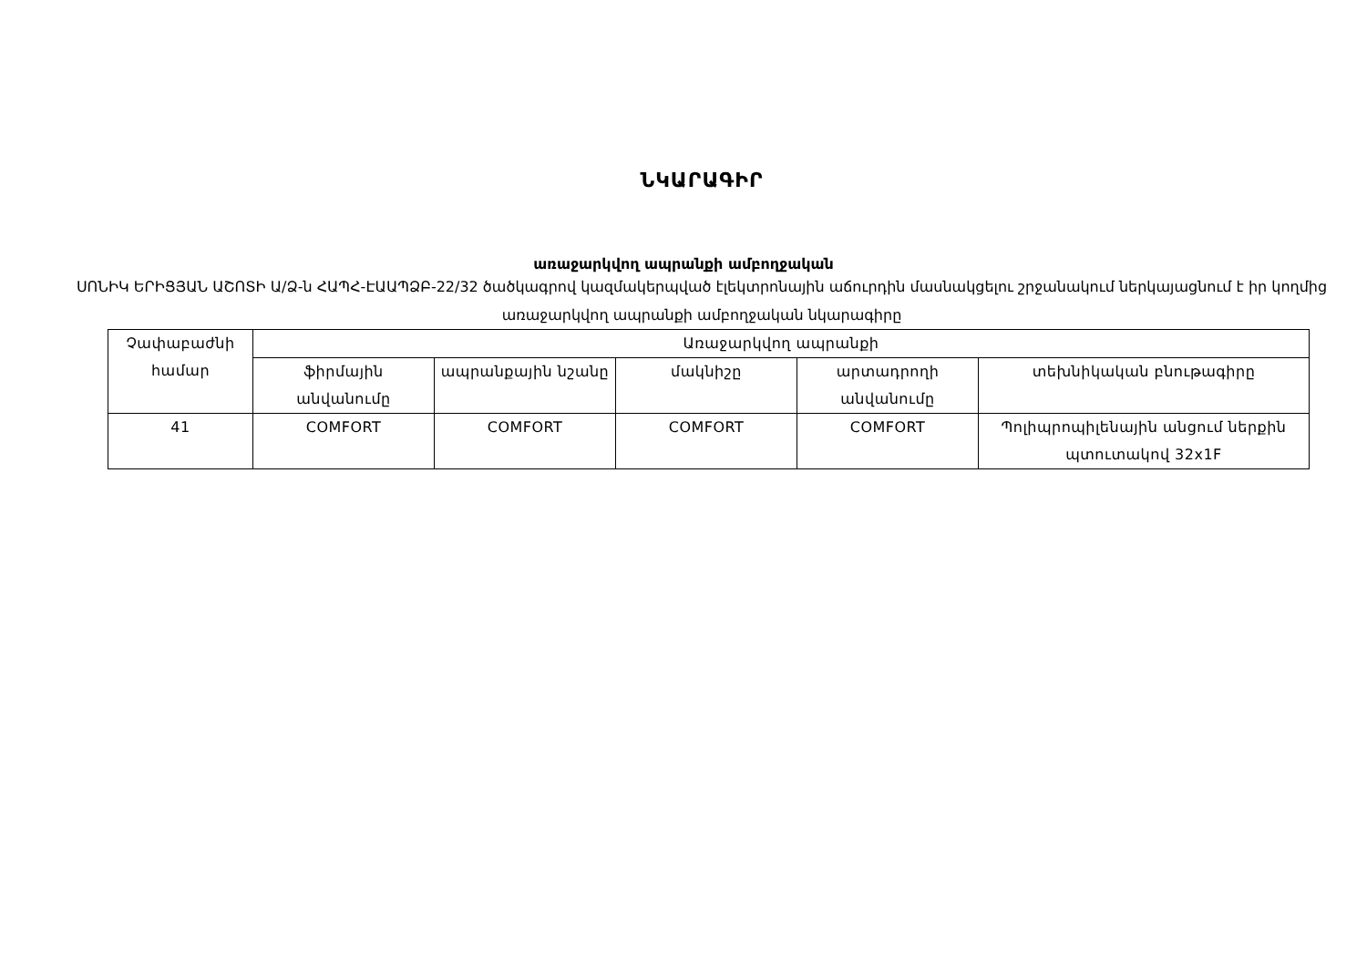ՆԿԱՐԱԳԻՐ
առաջարկվող ապրանքի ամբողջական
ՍՈՆԻԿ ԵՐԻՑՅԱՆ ԱՇՈՏԻ Ա/Ձ-ն ՀԱՊՀ-ԷԱԱՊՁԲ-22/32 ծածկագրով կազմակերպված էլեկտրոնային աճուրդին մասնակցելու շրջանակում ներկայացնում է իր կողմից առաջարկվող ապրանքի ամբողջական նկարագիրը
| Չափաբաժնի համար | Առաջարկվող ապրանքի | | | | |
| --- | --- | --- | --- | --- | --- |
| | ֆիրմային անվանումը | ապրանքային նշանը | մակնիշը | արտադրողի անվանումը | տեխնիկական բնութագիրը |
| 41 | COMFORT | COMFORT | COMFORT | COMFORT | Պոլիպրոպիլենային անցում ներքին պտուտակով 32x1F |